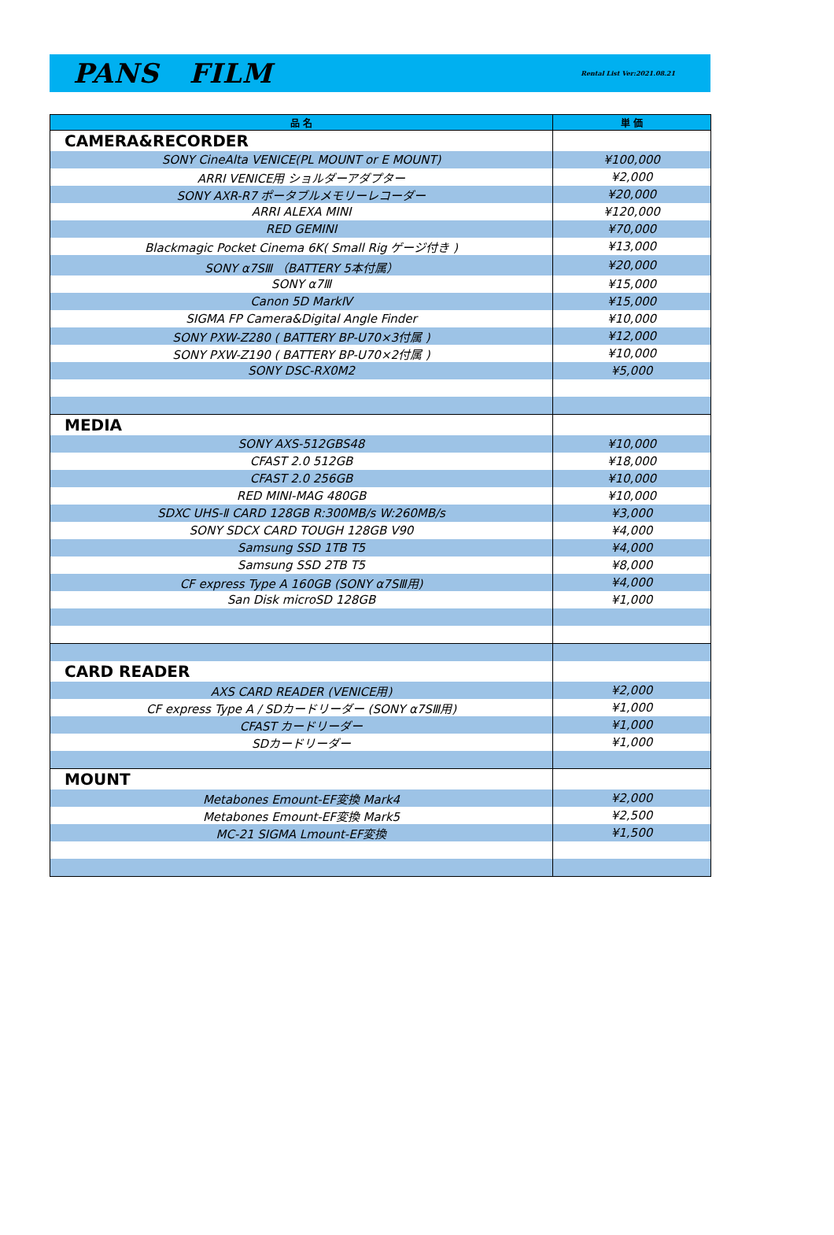PANS FILM
Rental List Ver:2021.08.21
| 品 名 | 単 価 |
| --- | --- |
| CAMERA&RECORDER | |
| SONY CineAlta VENICE(PL MOUNT or E MOUNT) | ¥100,000 |
| ARRI VENICE用 ショルダーアダプター | ¥2,000 |
| SONY AXR-R7 ポータブルメモリーレコーダー | ¥20,000 |
| ARRI ALEXA MINI | ¥120,000 |
| RED GEMINI | ¥70,000 |
| Blackmagic Pocket Cinema 6K( Small Rig ゲージ付き ) | ¥13,000 |
| SONY α7SⅢ （BATTERY 5本付属） | ¥20,000 |
| SONY α7Ⅲ | ¥15,000 |
| Canon 5D MarkⅣ | ¥15,000 |
| SIGMA FP Camera&Digital Angle Finder | ¥10,000 |
| SONY PXW-Z280 ( BATTERY BP-U70×3付属 ) | ¥12,000 |
| SONY PXW-Z190 ( BATTERY BP-U70×2付属 ) | ¥10,000 |
| SONY DSC-RX0M2 | ¥5,000 |
| MEDIA | |
| SONY AXS-512GBS48 | ¥10,000 |
| CFAST 2.0 512GB | ¥18,000 |
| CFAST 2.0 256GB | ¥10,000 |
| RED MINI-MAG 480GB | ¥10,000 |
| SDXC UHS-Ⅱ CARD 128GB R:300MB/s W:260MB/s | ¥3,000 |
| SONY SDCX CARD TOUGH 128GB V90 | ¥4,000 |
| Samsung SSD 1TB T5 | ¥4,000 |
| Samsung SSD 2TB T5 | ¥8,000 |
| CF express Type A 160GB (SONY α7SⅢ用) | ¥4,000 |
| San Disk microSD 128GB | ¥1,000 |
| CARD READER | |
| AXS CARD READER (VENICE用) | ¥2,000 |
| CF express Type A / SDカードリーダー (SONY α7SⅢ用) | ¥1,000 |
| CFAST カードリーダー | ¥1,000 |
| SDカードリーダー | ¥1,000 |
| MOUNT | |
| Metabones Emount-EF変換 Mark4 | ¥2,000 |
| Metabones Emount-EF変換 Mark5 | ¥2,500 |
| MC-21 SIGMA Lmount-EF変換 | ¥1,500 |